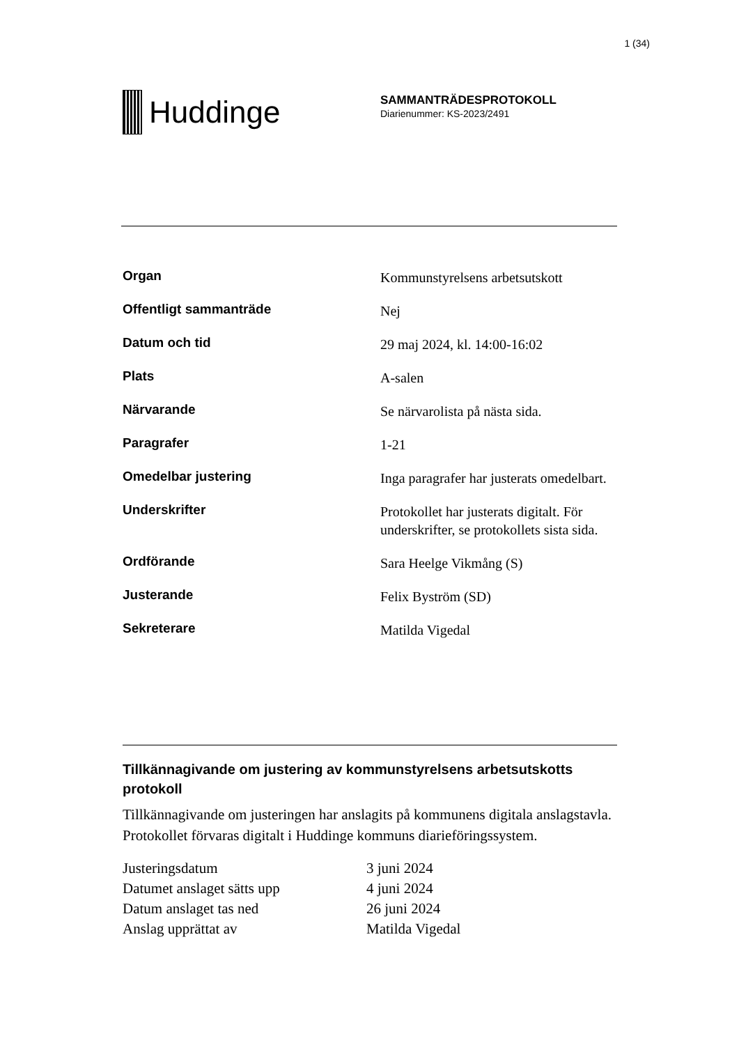1 (34)
Huddinge
SAMMANTRÄDESPROTOKOLL
Diarienummer: KS-2023/2491
| Organ | Kommunstyrelsens arbetsutskott |
| Offentligt sammanträde | Nej |
| Datum och tid | 29 maj 2024, kl. 14:00-16:02 |
| Plats | A-salen |
| Närvarande | Se närvarolista på nästa sida. |
| Paragrafer | 1-21 |
| Omedelbar justering | Inga paragrafer har justerats omedelbart. |
| Underskrifter | Protokollet har justerats digitalt. För underskrifter, se protokollets sista sida. |
| Ordförande | Sara Heelge Vikmång (S) |
| Justerande | Felix Byström (SD) |
| Sekreterare | Matilda Vigedal |
Tillkännagivande om justering av kommunstyrelsens arbetsutskotts protokoll
Tillkännagivande om justeringen har anslagits på kommunens digitala anslagstavla. Protokollet förvaras digitalt i Huddinge kommuns diarieföringssystem.
| Justeringsdatum | 3 juni 2024 |
| Datumet anslaget sätts upp | 4 juni 2024 |
| Datum anslaget tas ned | 26 juni 2024 |
| Anslag upprättat av | Matilda Vigedal |